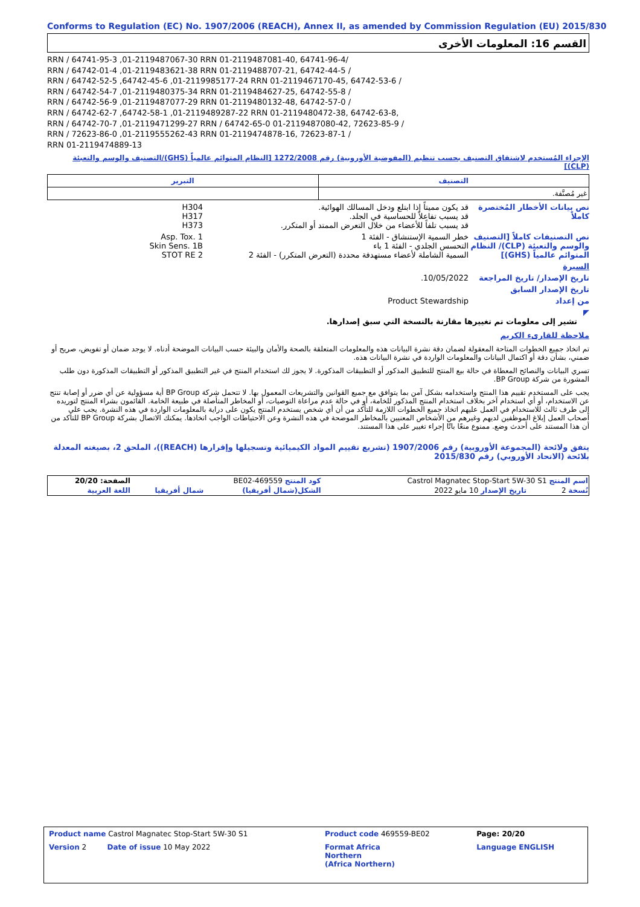Conforms to Regulation (EC) No. 1907/2006 (REACH), Annex II, as amended by Commission Regulation (EU) 2015/830
القسم 16: المعلومات الأخرى
/64741-96-4 ,01-2119487081-40 RRN / 64741-95-3 ,01-2119487067-30 RRN
/ 64742-44-5 ,01-2119488707-21 RRN / 64742-01-4 ,01-2119483621-38 RRN
/ 64742-53-6 ,01-2119467170-45 RRN / 64742-52-5 ,64742-45-6 ,01-2119985177-24 RRN
/ 64742-55-8 ,01-2119484627-25 RRN / 64742-54-7 ,01-2119480375-34 RRN
/ 64742-57-0 ,01-2119480132-48 RRN / 64742-56-9 ,01-2119487077-29 RRN
,64742-63-8 ,01-2119480472-38 RRN / 64742-62-7 ,64742-58-1 ,01-2119489287-22 RRN
/ 72623-85-9 ,01-2119487080-42 RRN / 64742-70-7 ,01-2119471299-27 RRN / 64742-65-0
/ 72623-87-1 ,01-2119474878-16 RRN / 72623-86-0 ,01-2119555262-43 RRN
01-2119474889-13 RRN
الإجراء المُستخدم لاشتقاق التصنيف بحسب تنظيم (المفوضية الأوروبية) رقم 1272/2008 [النظام المتوائم عالمياً (GHS)/التصنيف والوسم والتعبئة (CLP)]
| التصنيف | التبرير |
| --- | --- |
| غير مُصنَّفة. | |
نص بيانات الأخطار المُختصرة كاملاً
قد يكون مميتاً إذا ابتلع ودخل المسالك الهوائية.
قد يسبب تفاعلاً للحساسية في الجلد.
قد يسبب تلفاً للأعضاء من خلال التعرض الممتد أو المتكرر.
H304
H317
H373
نص التصنيفات كاملاً [التصنيف والوسم والتعبئة (CLP)/ النظام المتوائم عالمياً (GHS)]
خطر السمية الإستنشاق - الفئة 1
التحسس الجلدي - الفئة 1 باء
السمية الشاملة لأعضاء مستهدفة محددة (التعرض المتكرر) - الفئة 2
Asp. Tox. 1
Skin Sens. 1B
STOT RE 2
السيرة
تاريخ الإصدار/ تاريخ المراجعة
10/05/2022.
تاريخ الإصدار السابق
من إعداد Product Stewardship
◤
تشير إلى معلومات تم تغييرها مقارنة بالنسخة التي سبق إصدارها.
ملاحظة للقارىء الكريم
تم اتخاذ جميع الخطوات المتاحة المعقولة لضمان دقة نشرة البيانات هذه والمعلومات المتعلقة بالصحة والأمان والبيئة حسب البيانات الموضحة أدناه. لا يوجد ضمان أو تفويض، صريح أو ضمني، بشأن دقة أو اكتمال البيانات والمعلومات الواردة في نشرة البيانات هذه.
تسري البيانات والنصائح المعطاة في حالة بيع المنتج للتطبيق المذكور أو التطبيقات المذكورة. لا يجوز لك استخدام المنتج في غير التطبيق المذكور أو التطبيقات المذكورة دون طلب المشورة من شركة BP Group.
يجب على المستخدم تقييم هذا المنتج واستخدامه بشكل آمن بما يتوافق مع جميع القوانين والتشريعات المعمول بها. لا تتحمل شركة BP Group أية مسؤولية عن أي ضرر أو إصابة تنتج عن الاستخدام، أو أي استخدام آخر بخلاف استخدام المنتج المذكور للخامة، أو في حالة عدم مراعاة التوصيات، أو المخاطر المتأصلة في طبيعة الخامة. القائمون بشراء المنتج لتوريده إلى طرف ثالث للاستخدام في العمل عليهم اتخاذ جميع الخطوات اللازمة للتأكد من أن أي شخص يستخدم المنتج يكون على دراية بالمعلومات الواردة في هذه النشرة. يجب على أصحاب العمل إبلاغ الموظفين لديهم وغيرهم من الأشخاص المعنيين بالمخاطر الموضحة في هذه النشرة وعن الاحتياطات الواجب اتخاذها. يمكنك الاتصال بشركة BP Group للتأكد من أن هذا المستند على أحدث وضع. ممنوع منعًا باتًا إجراء تغيير على هذا المستند.
يتفق ولائحة (المجموعة الأوروبية) رقم 1907/2006 (تشريع تقييم المواد الكيميائية وتسجيلها وإقرارها (REACH))، الملحق 2، بصيغته المعدلة بلائحة (الاتحاد الأوروبي) رقم 2015/830
| اسم المنتج Castrol Magnatec Stop-Start 5W-30 S1 | | كود المنتج 469559-BE02 | | الصفحة: 20/20 |
| نُسخة 2 | تاريخ الإصدار 10 مايو 2022 | الشكل(شمال أفريقيا) | شمال أفريقيا | اللغة العربية |
| Product name Castrol Magnatec Stop-Start 5W-30 S1 | Product code 469559-BE02 | Page: 20/20 |
| Version 2 Date of issue 10 May 2022 | Format Africa Northern (Africa Northern) | Language ENGLISH |